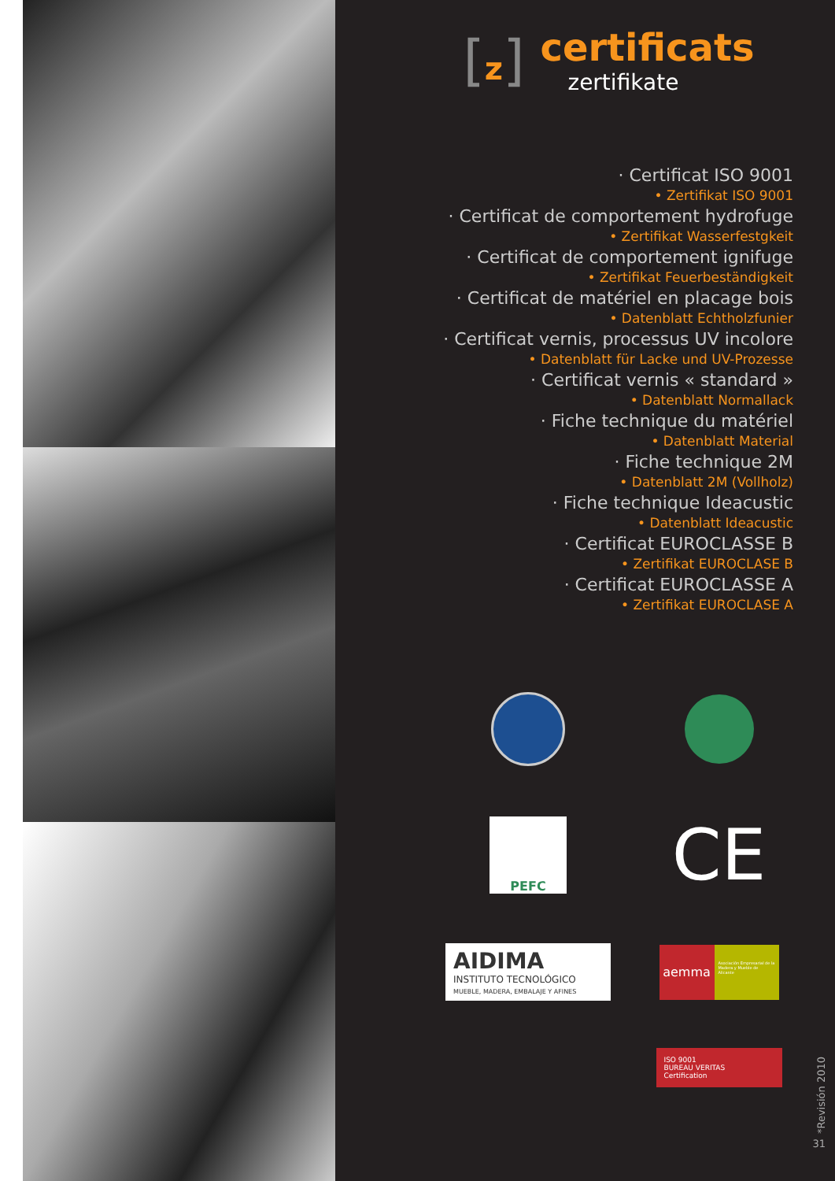[z]
certificats
zertifikate
· Certificat ISO 9001
• Zertifikat ISO 9001
· Certificat de comportement hydrofuge
• Zertifikat Wasserfestgkeit
· Certificat de comportement ignifuge
• Zertifikat Feuerbeständigkeit
· Certificat de matériel en placage bois
• Datenblatt Echtholzfunier
· Certificat vernis, processus UV incolore
• Datenblatt für Lacke und UV-Prozesse
· Certificat vernis « standard »
• Datenblatt Normallack
· Fiche technique du matériel
• Datenblatt Material
· Fiche technique 2M
• Datenblatt 2M (Vollholz)
· Fiche technique Ideacustic
• Datenblatt Ideacustic
· Certificat EUROCLASSE B
• Zertifikat EUROCLASE B
· Certificat EUROCLASSE A
• Zertifikat EUROCLASE A
PEFC
CE
AIDIMA
INSTITUTO TECNOLÓGICO
MUEBLE, MADERA, EMBALAJE Y AFINES
aemma
Asociación Empresarial de la Madera y Mueble de Alicante
ISO 9001
BUREAU VERITAS
Certification
*Revisión 2010
31